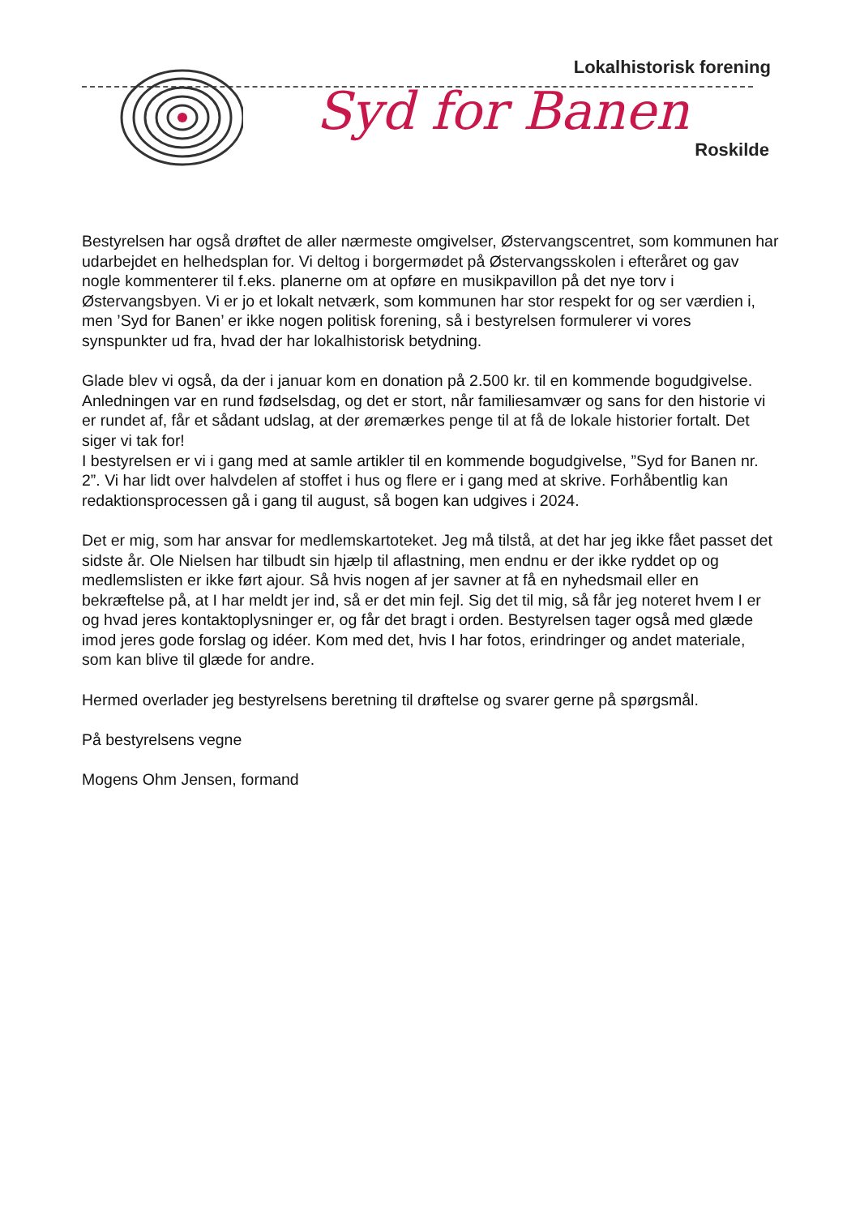Lokalhistorisk forening
Syd for Banen
Roskilde
Bestyrelsen har også drøftet de aller nærmeste omgivelser, Østervangscentret, som kommunen har udarbejdet en helhedsplan for. Vi deltog i borgermødet på Østervangsskolen i efteråret og gav nogle kommenterer til f.eks. planerne om at opføre en musikpavillon på det nye torv i Østervangsbyen. Vi er jo et lokalt netværk, som kommunen har stor respekt for og ser værdien i, men ’Syd for Banen’ er ikke nogen politisk forening, så i bestyrelsen formulerer vi vores synspunkter ud fra, hvad der har lokalhistorisk betydning.
Glade blev vi også, da der i januar kom en donation på 2.500 kr. til en kommende bogudgivelse. Anledningen var en rund fødselsdag, og det er stort, når familiesamvær og sans for den historie vi er rundet af, får et sådant udslag, at der øremærkes penge til at få de lokale historier fortalt. Det siger vi tak for!
I bestyrelsen er vi i gang med at samle artikler til en kommende bogudgivelse, ”Syd for Banen nr. 2”. Vi har lidt over halvdelen af stoffet i hus og flere er i gang med at skrive. Forhåbentlig kan redaktionsprocessen gå i gang til august, så bogen kan udgives i 2024.
Det er mig, som har ansvar for medlemskartoteket. Jeg må tilstå, at det har jeg ikke fået passet det sidste år. Ole Nielsen har tilbudt sin hjælp til aflastning, men endnu er der ikke ryddet op og medlemslisten er ikke ført ajour. Så hvis nogen af jer savner at få en nyhedsmail eller en bekræftelse på, at I har meldt jer ind, så er det min fejl. Sig det til mig, så får jeg noteret hvem I er og hvad jeres kontaktoplysninger er, og får det bragt i orden. Bestyrelsen tager også med glæde imod jeres gode forslag og idéer. Kom med det, hvis I har fotos, erindringer og andet materiale, som kan blive til glæde for andre.
Hermed overlader jeg bestyrelsens beretning til drøftelse og svarer gerne på spørgsmål.
På bestyrelsens vegne
Mogens Ohm Jensen, formand